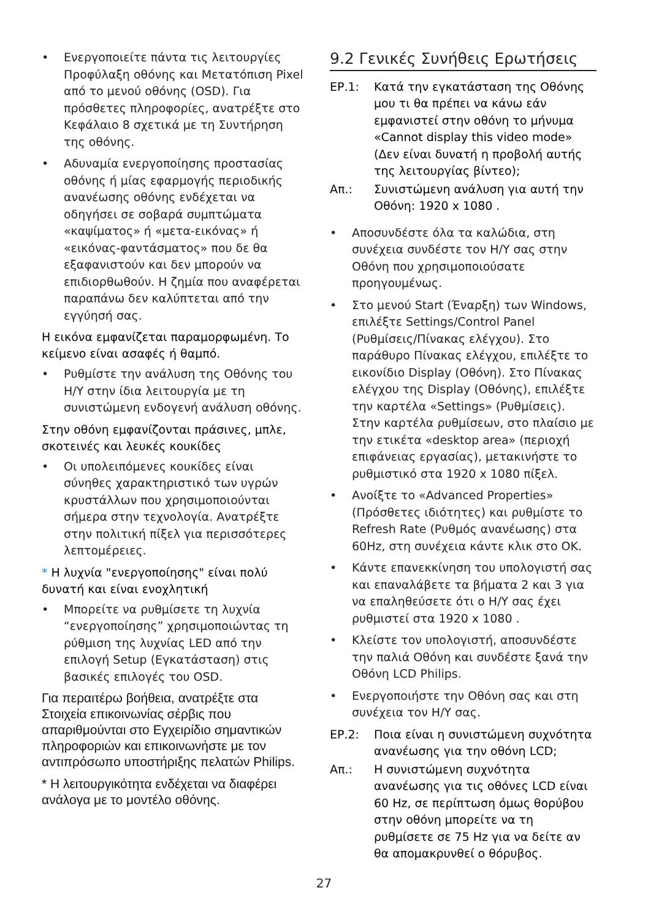• Ενεργοποιείτε πάντα τις λειτουργίες Προφύλαξη οθόνης και Μετατόπιση Pixel από το μενού οθόνης (OSD). Για πρόσθετες πληροφορίες, ανατρέξτε στο Κεφάλαιο 8 σχετικά με τη Συντήρηση της οθόνης.
• Αδυναμία ενεργοποίησης προστασίας οθόνης ή μίας εφαρμογής περιοδικής ανανέωσης οθόνης ενδέχεται να οδηγήσει σε σοβαρά συμπτώματα «καψίματος» ή «μετα-εικόνας» ή «εικόνας-φαντάσματος» που δε θα εξαφανιστούν και δεν μπορούν να επιδιορθωθούν. Η ζημία που αναφέρεται παραπάνω δεν καλύπτεται από την εγγύησή σας.
Η εικόνα εμφανίζεται παραμορφωμένη. Το κείμενο είναι ασαφές ή θαμπό.
• Ρυθμίστε την ανάλυση της Οθόνης του Η/Υ στην ίδια λειτουργία με τη συνιστώμενη ενδογενή ανάλυση οθόνης.
Στην οθόνη εμφανίζονται πράσινες, μπλε, σκοτεινές και λευκές κουκίδες
• Οι υπολειπόμενες κουκίδες είναι σύνηθες χαρακτηριστικό των υγρών κρυστάλλων που χρησιμοποιούνται σήμερα στην τεχνολογία. Ανατρέξτε στην πολιτική πίξελ για περισσότερες λεπτομέρειες.
* Η λυχνία "ενεργοποίησης" είναι πολύ δυνατή και είναι ενοχλητική
• Μπορείτε να ρυθμίσετε τη λυχνία “ενεργοποίησης” χρησιμοποιώντας τη ρύθμιση της λυχνίας LED από την επιλογή Setup (Εγκατάσταση) στις βασικές επιλογές του OSD.
Για περαιτέρω βοήθεια, ανατρέξτε στα Στοιχεία επικοινωνίας σέρβις που απαριθμούνται στο Εγχειρίδιο σημαντικών πληροφοριών και επικοινωνήστε με τον αντιπρόσωπο υποστήριξης πελατών Philips.
* Η λειτουργικότητα ενδέχεται να διαφέρει ανάλογα με το μοντέλο οθόνης.
9.2 Γενικές Συνήθεις Ερωτήσεις
ΕΡ.1: Κατά την εγκατάσταση της Οθόνης μου τι θα πρέπει να κάνω εάν εμφανιστεί στην οθόνη το μήνυμα «Cannot display this video mode» (Δεν είναι δυνατή η προβολή αυτής της λειτουργίας βίντεο);
Απ.: Συνιστώμενη ανάλυση για αυτή την Οθόνη: 1920 x 1080 .
• Αποσυνδέστε όλα τα καλώδια, στη συνέχεια συνδέστε τον Η/Υ σας στην Οθόνη που χρησιμοποιούσατε προηγουμένως.
• Στο μενού Start (Έναρξη) των Windows, επιλέξτε Settings/Control Panel (Ρυθμίσεις/Πίνακας ελέγχου). Στο παράθυρο Πίνακας ελέγχου, επιλέξτε το εικονίδιο Display (Οθόνη). Στο Πίνακας ελέγχου της Display (Οθόνης), επιλέξτε την καρτέλα «Settings» (Ρυθμίσεις). Στην καρτέλα ρυθμίσεων, στο πλαίσιο με την ετικέτα «desktop area» (περιοχή επιφάνειας εργασίας), μετακινήστε το ρυθμιστικό στα 1920 x 1080 πίξελ.
• Ανοίξτε το «Advanced Properties» (Πρόσθετες ιδιότητες) και ρυθμίστε το Refresh Rate (Ρυθμός ανανέωσης) στα 60Hz, στη συνέχεια κάντε κλικ στο OK.
• Κάντε επανεκκίνηση του υπολογιστή σας και επαναλάβετε τα βήματα 2 και 3 για να επαληθεύσετε ότι ο Η/Υ σας έχει ρυθμιστεί στα 1920 x 1080 .
• Κλείστε τον υπολογιστή, αποσυνδέστε την παλιά Οθόνη και συνδέστε ξανά την Οθόνη LCD Philips.
• Ενεργοποιήστε την Οθόνη σας και στη συνέχεια τον Η/Υ σας.
ΕΡ.2: Ποια είναι η συνιστώμενη συχνότητα ανανέωσης για την οθόνη LCD;
Απ.: Η συνιστώμενη συχνότητα ανανέωσης για τις οθόνες LCD είναι 60 Hz, σε περίπτωση όμως θορύβου στην οθόνη μπορείτε να τη ρυθμίσετε σε 75 Hz για να δείτε αν θα απομακρυνθεί ο θόρυβος.
27